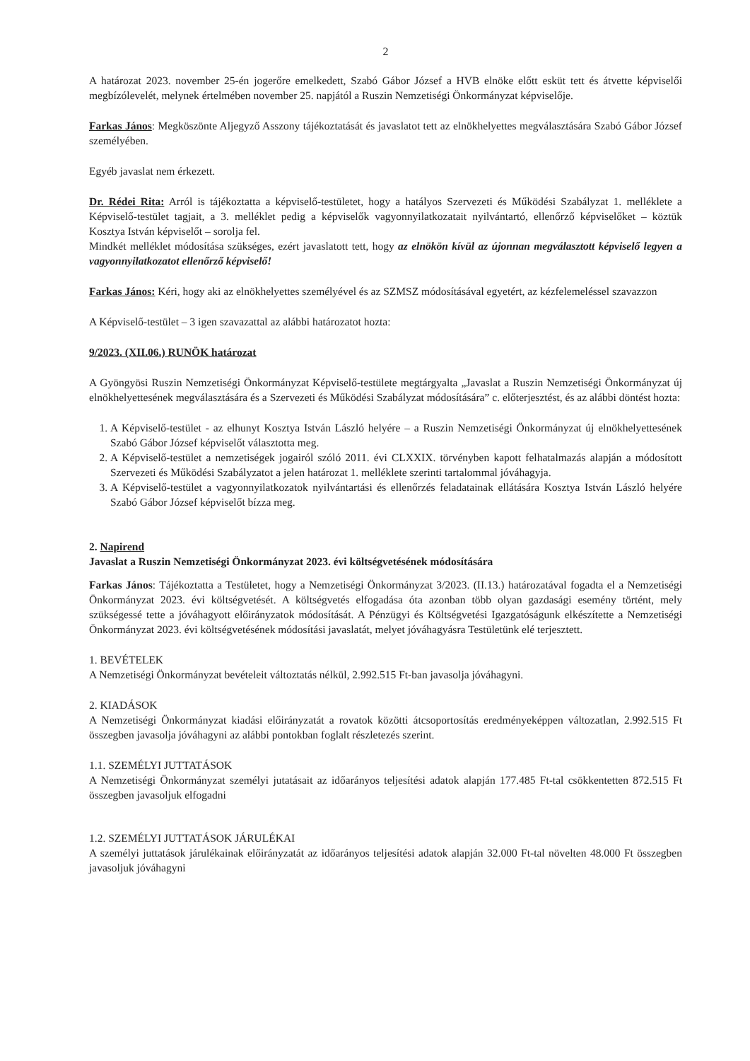2
A határozat 2023. november 25-én jogerőre emelkedett, Szabó Gábor József a HVB elnöke előtt esküt tett és átvette képviselői megbízólevelét, melynek értelmében november 25. napjától a Ruszin Nemzetiségi Önkormányzat képviselője.
Farkas János: Megköszönte Aljegyző Asszony tájékoztatását és javaslatot tett az elnökhelyettes megválasztására Szabó Gábor József személyében.
Egyéb javaslat nem érkezett.
Dr. Rédei Rita: Arról is tájékoztatta a képviselő-testületet, hogy a hatályos Szervezeti és Működési Szabályzat 1. melléklete a Képviselő-testület tagjait, a 3. melléklet pedig a képviselők vagyonnyilatkozatait nyilvántartó, ellenőrző képviselőket – köztük Kosztya István képviselőt – sorolja fel.
Mindkét melléklet módosítása szükséges, ezért javaslatott tett, hogy az elnökön kívül az újonnan megválasztott képviselő legyen a vagyonnyilatkozatot ellenőrző képviselő!
Farkas János: Kéri, hogy aki az elnökhelyettes személyével és az SZMSZ módosításával egyetért, az kézfelemeléssel szavazzon
A Képviselő-testület – 3 igen szavazattal az alábbi határozatot hozta:
9/2023. (XII.06.) RUNÖK határozat
A Gyöngyösi Ruszin Nemzetiségi Önkormányzat Képviselő-testülete megtárgyalta „Javaslat a Ruszin Nemzetiségi Önkormányzat új elnökhelyettesének megválasztására és a Szervezeti és Működési Szabályzat módosítására” c. előterjesztést, és az alábbi döntést hozta:
1. A Képviselő-testület - az elhunyt Kosztya István László helyére – a Ruszin Nemzetiségi Önkormányzat új elnökhelyettesének Szabó Gábor József képviselőt választotta meg.
2. A Képviselő-testület a nemzetiségek jogairól szóló 2011. évi CLXXIX. törvényben kapott felhatalmazás alapján a módosított Szervezeti és Működési Szabályzatot a jelen határozat 1. melléklete szerinti tartalommal jóváhagyja.
3. A Képviselő-testület a vagyonnyilatkozatok nyilvántartási és ellenőrzés feladatainak ellátására Kosztya István László helyére Szabó Gábor József képviselőt bízza meg.
2. Napirend
Javaslat a Ruszin Nemzetiségi Önkormányzat 2023. évi költségvetésének módosítására
Farkas János: Tájékoztatta a Testületet, hogy a Nemzetiségi Önkormányzat 3/2023. (II.13.) határozatával fogadta el a Nemzetiségi Önkormányzat 2023. évi költségvetését. A költségvetés elfogadása óta azonban több olyan gazdasági esemény történt, mely szükségessé tette a jóváhagyott előirányzatok módosítását. A Pénzügyi és Költségvetési Igazgatóságunk elkészítette a Nemzetiségi Önkormányzat 2023. évi költségvetésének módosítási javaslatát, melyet jóváhagyásra Testületünk elé terjesztett.
1. BEVÉTELEK
A Nemzetiségi Önkormányzat bevételeit változtatás nélkül, 2.992.515 Ft-ban javasolja jóváhagyni.
2. KIADÁSOK
A Nemzetiségi Önkormányzat kiadási előirányzatát a rovatok közötti átcsoportosítás eredményeképpen változatlan, 2.992.515 Ft összegben javasolja jóváhagyni az alábbi pontokban foglalt részletezés szerint.
1.1. SZEMÉLYI JUTTATÁSOK
A Nemzetiségi Önkormányzat személyi jutatásait az időarányos teljesítési adatok alapján 177.485 Ft-tal csökkentetten 872.515 Ft összegben javasoljuk elfogadni
1.2. SZEMÉLYI JUTTATÁSOK JÁRULÉKAI
A személyi juttatások járulékainak előirányzatát az időarányos teljesítési adatok alapján 32.000 Ft-tal növelten 48.000 Ft összegben javasoljuk jóváhagyni